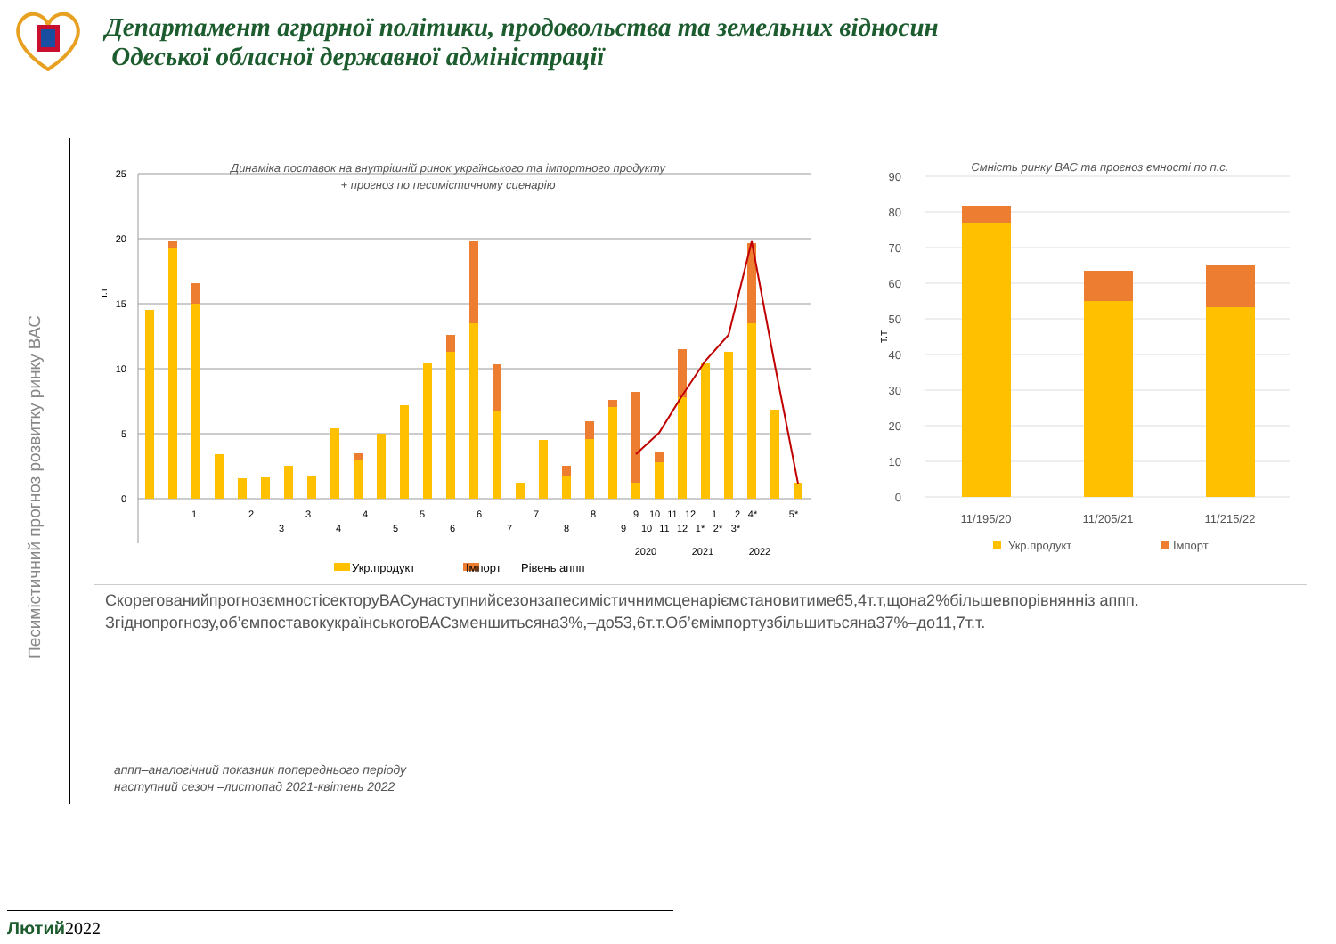Департамент аграрної політики, продовольства та земельних відносин
Одеської обласної державної адміністрації
Песимістичний прогноз розвитку ринку ВАС
Динаміка поставок на внутрішній ринок українського та імпортного продукту
+ прогноз по песимістичному сценарію
25
20
15
10
5
0
т.т
1
2
3
4
5
6
7
8
9
10
11
12
1
2
4*
5*
3
4
5
6
7
8
9
10
11
12
1*
2*
3*
2020
2021
2022
Укр.продукт
Імпорт
Рівень аппп
Ємність ринку ВАС та прогноз ємності по п.с.
90
80
70
60
50
40
30
20
10
0
т.т
11/195/20
11/205/21
11/215/22
Укр.продукт
Імпорт
СкорегованийпрогнозємностісекторуВАСунаступнийсезонзапесимістичнимсценаріємстановитиме65,4т.т,щона2%більшевпорівнянніз аппп.
Згіднопрогнозу,об’ємпоставокукраїнськогоВАСзменшитьсяна3%,–до53,6т.т.Об’ємімпортузбільшитьсяна37%–до11,7т.т.
аппп–аналогічний показник попереднього періоду
наступний сезон –листопад 2021-квітень 2022
Лютий2022